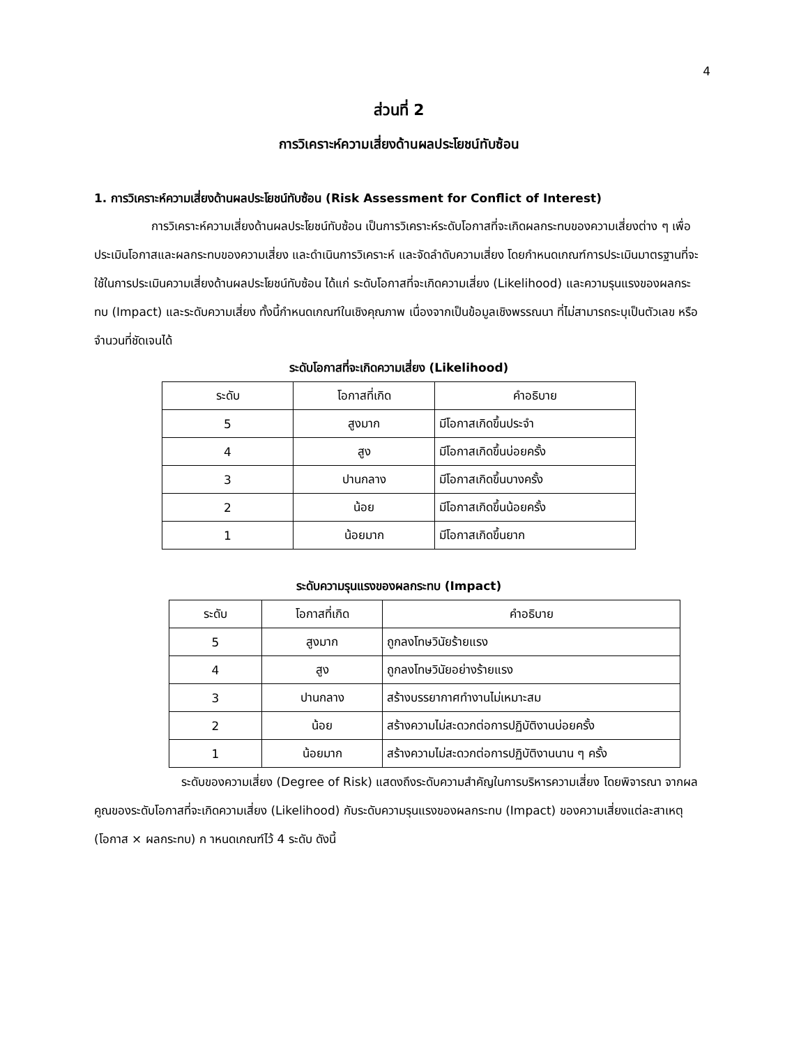4
ส่วนที่ 2
การวิเคราะห์ความเสี่ยงด้านผลประโยชน์ทับซ้อน
1. การวิเคราะห์ความเสี่ยงด้านผลประโยชน์ทับซ้อน (Risk Assessment for Conflict of Interest)
การวิเคราะห์ความเสี่ยงด้านผลประโยชน์ทับซ้อน เป็นการวิเคราะห์ระดับโอกาสที่จะเกิดผลกระทบของความเสี่ยงต่าง ๆ เพื่อประเมินโอกาสและผลกระทบของความเสี่ยง และดำเนินการวิเคราะห์ และจัดลำดับความเสี่ยง โดยกำหนดเกณฑ์การประเมินมาตรฐานที่จะใช้ในการประเมินความเสี่ยงด้านผลประโยชน์ทับซ้อน ได้แก่ ระดับโอกาสที่จะเกิดความเสี่ยง (Likelihood) และความรุนแรงของผลกระทบ (Impact) และระดับความเสี่ยง ทั้งนี้กำหนดเกณฑ์ในเชิงคุณภาพ เนื่องจากเป็นข้อมูลเชิงพรรณนา ที่ไม่สามารถระบุเป็นตัวเลข หรือจำนวนที่ชัดเจนได้
ระดับโอกาสที่จะเกิดความเสี่ยง (Likelihood)
| ระดับ | โอกาสที่เกิด | คำอธิบาย |
| --- | --- | --- |
| 5 | สูงมาก | มีโอกาสเกิดขึ้นประจำ |
| 4 | สูง | มีโอกาสเกิดขึ้นบ่อยครั้ง |
| 3 | ปานกลาง | มีโอกาสเกิดขึ้นบางครั้ง |
| 2 | น้อย | มีโอกาสเกิดขึ้นน้อยครั้ง |
| 1 | น้อยมาก | มีโอกาสเกิดขึ้นยาก |
ระดับความรุนแรงของผลกระทบ (Impact)
| ระดับ | โอกาสที่เกิด | คำอธิบาย |
| --- | --- | --- |
| 5 | สูงมาก | ถูกลงโทษวินัยร้ายแรง |
| 4 | สูง | ถูกลงโทษวินัยอย่างร้ายแรง |
| 3 | ปานกลาง | สร้างบรรยากาศทำงานไม่เหมาะสม |
| 2 | น้อย | สร้างความไม่สะดวกต่อการปฏิบัติงานบ่อยครั้ง |
| 1 | น้อยมาก | สร้างความไม่สะดวกต่อการปฏิบัติงานนาน ๆ ครั้ง |
ระดับของความเสี่ยง (Degree of Risk) แสดงถึงระดับความสำคัญในการบริหารความเสี่ยง โดยพิจารณา จากผลคูณของระดับโอกาสที่จะเกิดความเสี่ยง (Likelihood) กับระดับความรุนแรงของผลกระทบ (Impact) ของความเสี่ยงแต่ละสาเหตุ (โอกาส × ผลกระทบ) ก าหนดเกณฑ์ไว้ 4 ระดับ ดังนี้